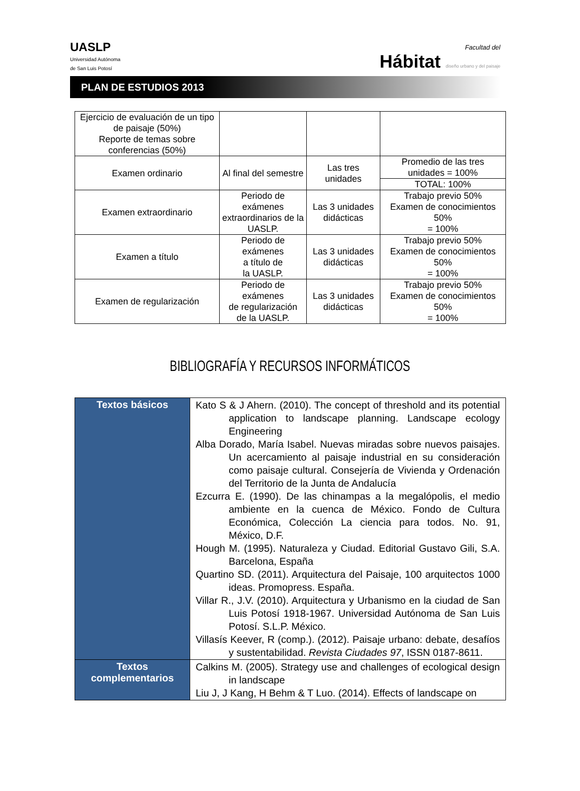UASLP
Universidad Autónoma
de San Luis Potosí
Facultad del
Hábitat diseño urbano y del paisaje
PLAN DE ESTUDIOS 2013
| Ejercicio de evaluación de un tipo de paisaje (50%) Reporte de temas sobre conferencias (50%) | | | |
| Examen ordinario | Al final del semestre | Las tres unidades | Promedio de las tres unidades = 100% |
| | | | TOTAL: 100% |
| Examen extraordinario | Periodo de exámenes extraordinarios de la UASLP. | Las 3 unidades didácticas | Trabajo previo 50% Examen de conocimientos 50% = 100% |
| Examen a título | Periodo de exámenes a título de la UASLP. | Las 3 unidades didácticas | Trabajo previo 50% Examen de conocimientos 50% = 100% |
| Examen de regularización | Periodo de exámenes de regularización de la UASLP. | Las 3 unidades didácticas | Trabajo previo 50% Examen de conocimientos 50% = 100% |
BIBLIOGRAFÍA Y RECURSOS INFORMÁTICOS
| Textos básicos | Kato S & J Ahern. (2010). The concept of threshold and its potential application to landscape planning. Landscape ecology Engineering Alba Dorado, María Isabel. Nuevas miradas sobre nuevos paisajes. Un acercamiento al paisaje industrial en su consideración como paisaje cultural. Consejería de Vivienda y Ordenación del Territorio de la Junta de Andalucía Ezcurra E. (1990). De las chinampas a la megalópolis, el medio ambiente en la cuenca de México. Fondo de Cultura Económica, Colección La ciencia para todos. No. 91, México, D.F. Hough M. (1995). Naturaleza y Ciudad. Editorial Gustavo Gili, S.A. Barcelona, España Quartino SD. (2011). Arquitectura del Paisaje, 100 arquitectos 1000 ideas. Promopress. España. Villar R., J.V. (2010). Arquitectura y Urbanismo en la ciudad de San Luis Potosí 1918-1967. Universidad Autónoma de San Luis Potosí. S.L.P. México. Villasís Keever, R (comp.). (2012). Paisaje urbano: debate, desafíos y sustentabilidad. Revista Ciudades 97 , ISSN 0187-8611. |
| Textos complementarios | Calkins M. (2005). Strategy use and challenges of ecological design in landscape Liu J, J Kang, H Behm & T Luo. (2014). Effects of landscape on |